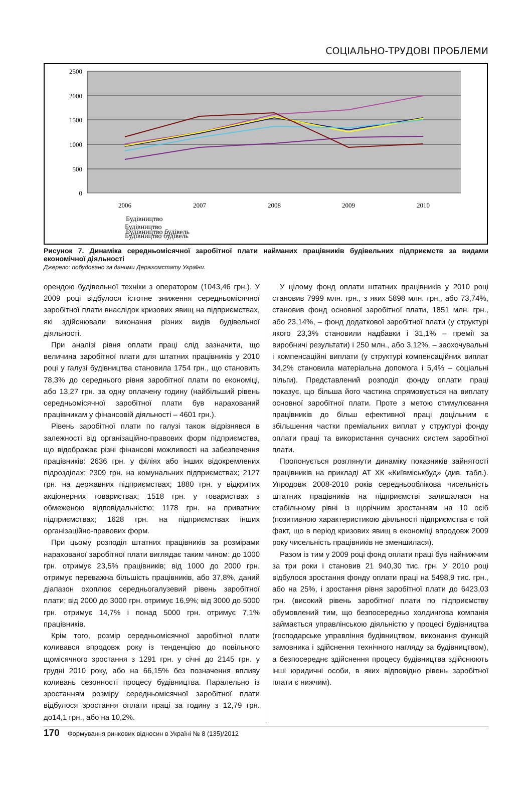СОЦІАЛЬНО-ТРУДОВІ ПРОБЛЕМИ
2500
2000
1500
1000
500
0
2006
2007
2008
2009
2010
Будівництво
Будівництво будівель
Будівництво
Будівництво будівель
Рисунок 7. Динаміка середньомісячної заробітної плати найманих працівників будівельних підприємств за видами економічної діяльності
Джерело: побудовано за даними Держкомстату України.
орендою будівельної техніки з оператором (1043,46 грн.). У 2009 році відбулося істотне зниження середньомісячної заробітної плати внаслідок кризових явищ на підприємствах, які здійснювали виконання різних видів будівельної діяльності.
При аналізі рівня оплати праці слід зазначити, що величина заробітної плати для штатних працівників у 2010 році у галузі будівництва становила 1754 грн., що становить 78,3% до середнього рівня заробітної плати по економіці, або 13,27 грн. за одну оплачену годину (найбільший рівень середньомісячної заробітної плати був нарахований працівникам у фінансовій діяльності – 4601 грн.).
Рівень заробітної плати по галузі також відрізнявся в залежності від організаційно-правових форм підприємства, що відображає різні фінансові можливості на забезпечення працівників: 2636 грн. у філіях або інших відокремлених підрозділах; 2309 грн. на комунальних підприємствах; 2127 грн. на державних підприємствах; 1880 грн. у відкритих акціонерних товариствах; 1518 грн. у товариствах з обмеженою відповідальністю; 1178 грн. на приватних підприємствах; 1628 грн. на підприємствах інших організаційно-правових форм.
При цьому розподіл штатних працівників за розмірами нарахованої заробітної плати виглядає таким чином: до 1000 грн. отримує 23,5% працівників; від 1000 до 2000 грн. отримує переважна більшість працівників, або 37,8%, даний діапазон охоплює середньогалузевий рівень заробітної плати; від 2000 до 3000 грн. отримує 16,9%; від 3000 до 5000 грн. отримує 14,7% і понад 5000 грн. отримує 7,1% працівників.
Крім того, розмір середньомісячної заробітної плати коливався впродовж року із тенденцією до повільного щомісячного зростання з 1291 грн. у січні до 2145 грн. у грудні 2010 року, або на 66,15% без позначення впливу коливань сезонності процесу будівництва. Паралельно із зростанням розміру середньомісячної заробітної плати відбулося зростання оплати праці за годину з 12,79 грн. до14,1 грн., або на 10,2%.
У цілому фонд оплати штатних працівників у 2010 році становив 7999 млн. грн., з яких 5898 млн. грн., або 73,74%, становив фонд основної заробітної плати, 1851 млн. грн., або 23,14%, – фонд додаткової заробітної плати (у структурі якого 23,3% становили надбавки і 31,1% – премії за виробничі результати) і 250 млн., або 3,12%, – заохочувальні і компенсаційні виплати (у структурі компенсаційних виплат 34,2% становила матеріальна допомога і 5,4% – соціальні пільги). Представлений розподіл фонду оплати праці показує, що більша його частина спрямовується на виплату основної заробітної плати. Проте з метою стимулювання працівників до більш ефективної праці доцільним є збільшення частки преміальних виплат у структурі фонду оплати праці та використання сучасних систем заробітної плати.
Пропонується розглянути динаміку показників зайнятості працівників на прикладі АТ ХК «Київміськбуд» (див. табл.). Упродовж 2008-2010 років середньооблікова чисельність штатних працівників на підприємстві залишалася на стабільному рівні із щорічним зростанням на 10 осіб (позитивною характеристикою діяльності підприємства є той факт, що в період кризових явищ в економіці впродовж 2009 року чисельність працівників не зменшилася).
Разом із тим у 2009 році фонд оплати праці був найнижчим за три роки і становив 21 940,30 тис. грн. У 2010 році відбулося зростання фонду оплати праці на 5498,9 тис. грн., або на 25%, і зростання рівня заробітної плати до 6423,03 грн. (високий рівень заробітної плати по підприємству обумовлений тим, що безпосередньо холдингова компанія займається управлінською діяльністю у процесі будівництва (господарське управління будівництвом, виконання функцій замовника і здійснення технічного нагляду за будівництвом), а безпосереднє здійснення процесу будівництва здійснюють інші юридичні особи, в яких відповідно рівень заробітної плати є нижчим).
170 Формування ринкових відносин в Україні № 8 (135)/2012